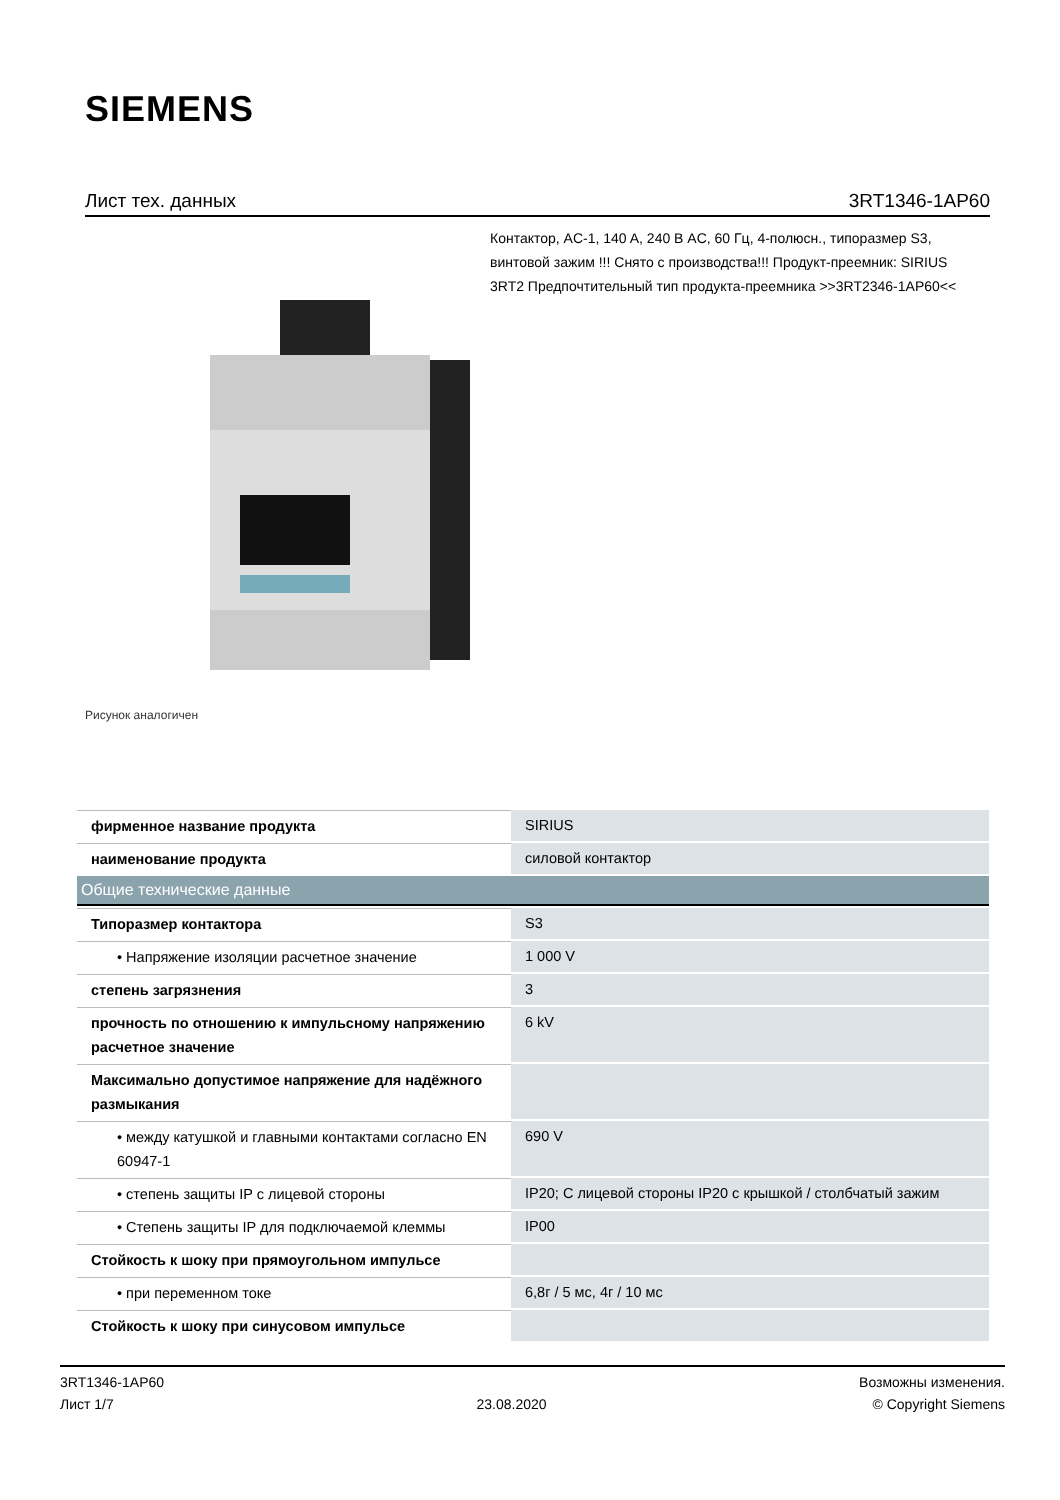SIEMENS
Лист тех. данных 3RT1346-1AP60
Контактор, AC-1, 140 A, 240 В AC, 60 Гц, 4-полюсн., типоразмер S3, винтовой зажим !!! Снято с производства!!! Продукт-преемник: SIRIUS 3RT2 Предпочтительный тип продукта-преемника >>3RT2346-1AP60<<
Рисунок аналогичен
| фирменное название продукта | SIRIUS |
| наименование продукта | силовой контактор |
| Общие технические данные | |
| Типоразмер контактора | S3 |
| • Напряжение изоляции расчетное значение | 1 000 V |
| степень загрязнения | 3 |
| прочность по отношению к импульсному напряжению расчетное значение | 6 kV |
| Максимально допустимое напряжение для надёжного размыкания | |
| • между катушкой и главными контактами согласно EN 60947-1 | 690 V |
| • степень защиты IP с лицевой стороны | IP20; С лицевой стороны IP20 с крышкой / столбчатый зажим |
| • Степень защиты IP для подключаемой клеммы | IP00 |
| Стойкость к шоку при прямоугольном импульсе | |
| • при переменном токе | 6,8г / 5 мс, 4г / 10 мс |
| Стойкость к шоку при синусовом импульсе | |
3RT1346-1AP60
Лист 1/7
23.08.2020
Возможны изменения.
© Copyright Siemens